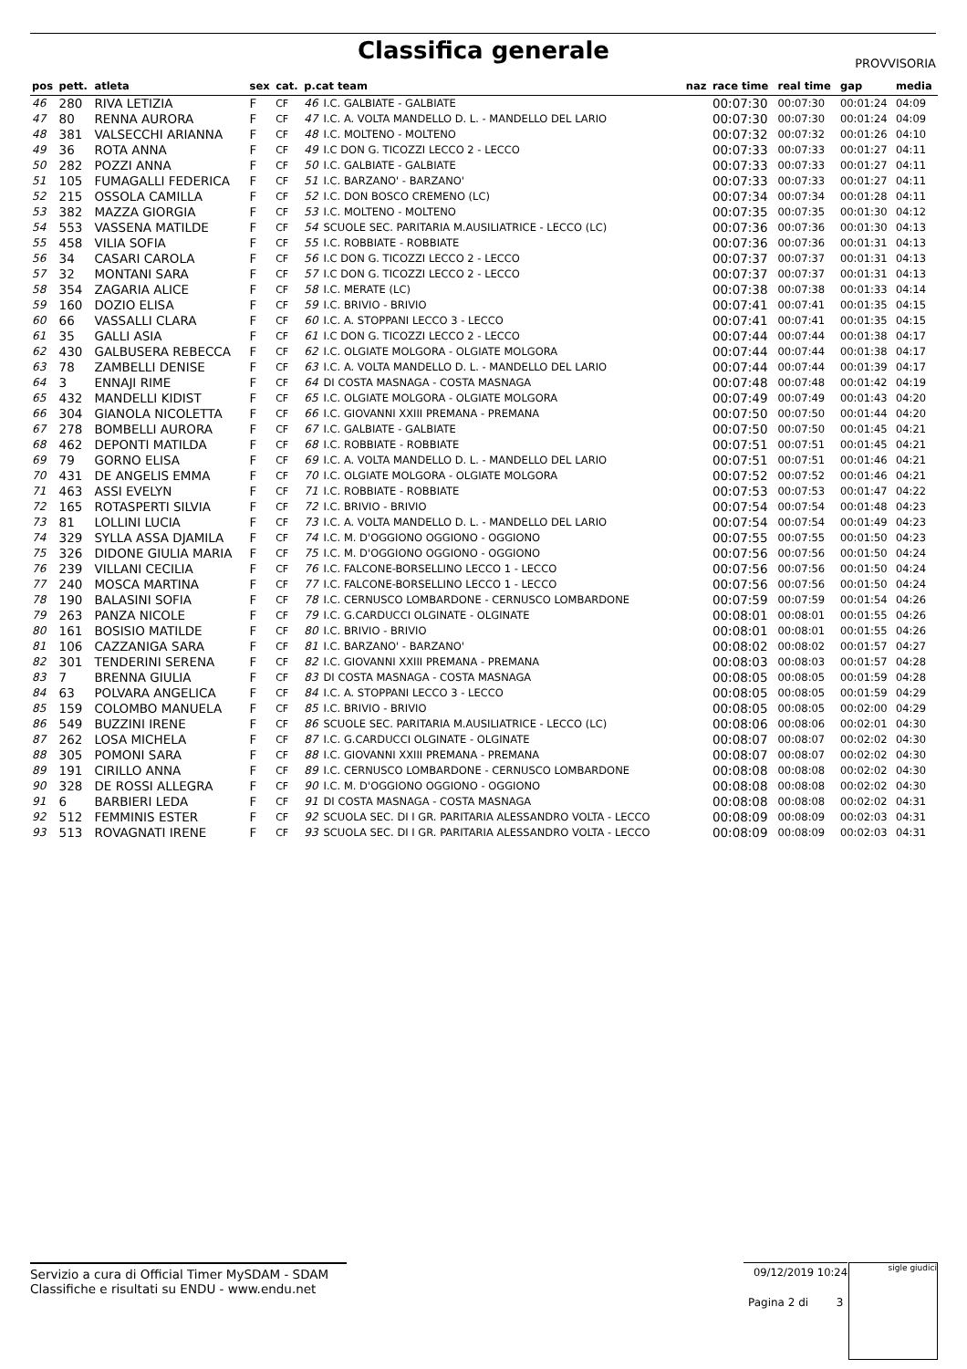Classifica generale
PROVVISORIA
| pos | pett. | atleta | sex | cat. | p.cat team | | naz | race time | real time | gap | media |
| --- | --- | --- | --- | --- | --- | --- | --- | --- | --- | --- | --- |
| 46 | 280 | RIVA LETIZIA | F | CF | 46 | I.C. GALBIATE - GALBIATE | | 00:07:30 | 00:07:30 | 00:01:24 | 04:09 |
| 47 | 80 | RENNA AURORA | F | CF | 47 | I.C. A. VOLTA MANDELLO D. L. - MANDELLO DEL LARIO | | 00:07:30 | 00:07:30 | 00:01:24 | 04:09 |
| 48 | 381 | VALSECCHI ARIANNA | F | CF | 48 | I.C. MOLTENO - MOLTENO | | 00:07:32 | 00:07:32 | 00:01:26 | 04:10 |
| 49 | 36 | ROTA ANNA | F | CF | 49 | I.C DON G. TICOZZI LECCO 2 - LECCO | | 00:07:33 | 00:07:33 | 00:01:27 | 04:11 |
| 50 | 282 | POZZI ANNA | F | CF | 50 | I.C. GALBIATE - GALBIATE | | 00:07:33 | 00:07:33 | 00:01:27 | 04:11 |
| 51 | 105 | FUMAGALLI FEDERICA | F | CF | 51 | I.C. BARZANO' - BARZANO' | | 00:07:33 | 00:07:33 | 00:01:27 | 04:11 |
| 52 | 215 | OSSOLA CAMILLA | F | CF | 52 | I.C. DON BOSCO CREMENO (LC) | | 00:07:34 | 00:07:34 | 00:01:28 | 04:11 |
| 53 | 382 | MAZZA GIORGIA | F | CF | 53 | I.C. MOLTENO - MOLTENO | | 00:07:35 | 00:07:35 | 00:01:30 | 04:12 |
| 54 | 553 | VASSENA MATILDE | F | CF | 54 | SCUOLE SEC. PARITARIA M.AUSILIATRICE - LECCO (LC) | | 00:07:36 | 00:07:36 | 00:01:30 | 04:13 |
| 55 | 458 | VILIA SOFIA | F | CF | 55 | I.C. ROBBIATE - ROBBIATE | | 00:07:36 | 00:07:36 | 00:01:31 | 04:13 |
| 56 | 34 | CASARI CAROLA | F | CF | 56 | I.C DON G. TICOZZI LECCO 2 - LECCO | | 00:07:37 | 00:07:37 | 00:01:31 | 04:13 |
| 57 | 32 | MONTANI SARA | F | CF | 57 | I.C DON G. TICOZZI LECCO 2 - LECCO | | 00:07:37 | 00:07:37 | 00:01:31 | 04:13 |
| 58 | 354 | ZAGARIA ALICE | F | CF | 58 | I.C. MERATE (LC) | | 00:07:38 | 00:07:38 | 00:01:33 | 04:14 |
| 59 | 160 | DOZIO ELISA | F | CF | 59 | I.C. BRIVIO - BRIVIO | | 00:07:41 | 00:07:41 | 00:01:35 | 04:15 |
| 60 | 66 | VASSALLI CLARA | F | CF | 60 | I.C. A. STOPPANI LECCO 3 - LECCO | | 00:07:41 | 00:07:41 | 00:01:35 | 04:15 |
| 61 | 35 | GALLI ASIA | F | CF | 61 | I.C DON G. TICOZZI LECCO 2 - LECCO | | 00:07:44 | 00:07:44 | 00:01:38 | 04:17 |
| 62 | 430 | GALBUSERA REBECCA | F | CF | 62 | I.C. OLGIATE MOLGORA - OLGIATE MOLGORA | | 00:07:44 | 00:07:44 | 00:01:38 | 04:17 |
| 63 | 78 | ZAMBELLI DENISE | F | CF | 63 | I.C. A. VOLTA MANDELLO D. L. - MANDELLO DEL LARIO | | 00:07:44 | 00:07:44 | 00:01:39 | 04:17 |
| 64 | 3 | ENNAJI RIME | F | CF | 64 | DI COSTA MASNAGA - COSTA MASNAGA | | 00:07:48 | 00:07:48 | 00:01:42 | 04:19 |
| 65 | 432 | MANDELLI KIDIST | F | CF | 65 | I.C. OLGIATE MOLGORA - OLGIATE MOLGORA | | 00:07:49 | 00:07:49 | 00:01:43 | 04:20 |
| 66 | 304 | GIANOLA NICOLETTA | F | CF | 66 | I.C. GIOVANNI XXIII PREMANA - PREMANA | | 00:07:50 | 00:07:50 | 00:01:44 | 04:20 |
| 67 | 278 | BOMBELLI AURORA | F | CF | 67 | I.C. GALBIATE - GALBIATE | | 00:07:50 | 00:07:50 | 00:01:45 | 04:21 |
| 68 | 462 | DEPONTI MATILDA | F | CF | 68 | I.C. ROBBIATE - ROBBIATE | | 00:07:51 | 00:07:51 | 00:01:45 | 04:21 |
| 69 | 79 | GORNO ELISA | F | CF | 69 | I.C. A. VOLTA MANDELLO D. L. - MANDELLO DEL LARIO | | 00:07:51 | 00:07:51 | 00:01:46 | 04:21 |
| 70 | 431 | DE ANGELIS EMMA | F | CF | 70 | I.C. OLGIATE MOLGORA - OLGIATE MOLGORA | | 00:07:52 | 00:07:52 | 00:01:46 | 04:21 |
| 71 | 463 | ASSI EVELYN | F | CF | 71 | I.C. ROBBIATE - ROBBIATE | | 00:07:53 | 00:07:53 | 00:01:47 | 04:22 |
| 72 | 165 | ROTASPERTI SILVIA | F | CF | 72 | I.C. BRIVIO - BRIVIO | | 00:07:54 | 00:07:54 | 00:01:48 | 04:23 |
| 73 | 81 | LOLLINI LUCIA | F | CF | 73 | I.C. A. VOLTA MANDELLO D. L. - MANDELLO DEL LARIO | | 00:07:54 | 00:07:54 | 00:01:49 | 04:23 |
| 74 | 329 | SYLLA ASSA DJAMILA | F | CF | 74 | I.C. M. D'OGGIONO OGGIONO - OGGIONO | | 00:07:55 | 00:07:55 | 00:01:50 | 04:23 |
| 75 | 326 | DIDONE GIULIA MARIA | F | CF | 75 | I.C. M. D'OGGIONO OGGIONO - OGGIONO | | 00:07:56 | 00:07:56 | 00:01:50 | 04:24 |
| 76 | 239 | VILLANI CECILIA | F | CF | 76 | I.C. FALCONE-BORSELLINO LECCO 1 - LECCO | | 00:07:56 | 00:07:56 | 00:01:50 | 04:24 |
| 77 | 240 | MOSCA MARTINA | F | CF | 77 | I.C. FALCONE-BORSELLINO LECCO 1 - LECCO | | 00:07:56 | 00:07:56 | 00:01:50 | 04:24 |
| 78 | 190 | BALASINI SOFIA | F | CF | 78 | I.C. CERNUSCO LOMBARDONE - CERNUSCO LOMBARDONE | | 00:07:59 | 00:07:59 | 00:01:54 | 04:26 |
| 79 | 263 | PANZA NICOLE | F | CF | 79 | I.C. G.CARDUCCI OLGINATE - OLGINATE | | 00:08:01 | 00:08:01 | 00:01:55 | 04:26 |
| 80 | 161 | BOSISIO MATILDE | F | CF | 80 | I.C. BRIVIO - BRIVIO | | 00:08:01 | 00:08:01 | 00:01:55 | 04:26 |
| 81 | 106 | CAZZANIGA SARA | F | CF | 81 | I.C. BARZANO' - BARZANO' | | 00:08:02 | 00:08:02 | 00:01:57 | 04:27 |
| 82 | 301 | TENDERINI SERENA | F | CF | 82 | I.C. GIOVANNI XXIII PREMANA - PREMANA | | 00:08:03 | 00:08:03 | 00:01:57 | 04:28 |
| 83 | 7 | BRENNA GIULIA | F | CF | 83 | DI COSTA MASNAGA - COSTA MASNAGA | | 00:08:05 | 00:08:05 | 00:01:59 | 04:28 |
| 84 | 63 | POLVARA ANGELICA | F | CF | 84 | I.C. A. STOPPANI LECCO 3 - LECCO | | 00:08:05 | 00:08:05 | 00:01:59 | 04:29 |
| 85 | 159 | COLOMBO MANUELA | F | CF | 85 | I.C. BRIVIO - BRIVIO | | 00:08:05 | 00:08:05 | 00:02:00 | 04:29 |
| 86 | 549 | BUZZINI IRENE | F | CF | 86 | SCUOLE SEC. PARITARIA M.AUSILIATRICE - LECCO (LC) | | 00:08:06 | 00:08:06 | 00:02:01 | 04:30 |
| 87 | 262 | LOSA MICHELA | F | CF | 87 | I.C. G.CARDUCCI OLGINATE - OLGINATE | | 00:08:07 | 00:08:07 | 00:02:02 | 04:30 |
| 88 | 305 | POMONI SARA | F | CF | 88 | I.C. GIOVANNI XXIII PREMANA - PREMANA | | 00:08:07 | 00:08:07 | 00:02:02 | 04:30 |
| 89 | 191 | CIRILLO ANNA | F | CF | 89 | I.C. CERNUSCO LOMBARDONE - CERNUSCO LOMBARDONE | | 00:08:08 | 00:08:08 | 00:02:02 | 04:30 |
| 90 | 328 | DE ROSSI ALLEGRA | F | CF | 90 | I.C. M. D'OGGIONO OGGIONO - OGGIONO | | 00:08:08 | 00:08:08 | 00:02:02 | 04:30 |
| 91 | 6 | BARBIERI LEDA | F | CF | 91 | DI COSTA MASNAGA - COSTA MASNAGA | | 00:08:08 | 00:08:08 | 00:02:02 | 04:31 |
| 92 | 512 | FEMMINIS ESTER | F | CF | 92 | SCUOLA SEC. DI I GR. PARITARIA ALESSANDRO VOLTA - LECCO | | 00:08:09 | 00:08:09 | 00:02:03 | 04:31 |
| 93 | 513 | ROVAGNATI IRENE | F | CF | 93 | SCUOLA SEC. DI I GR. PARITARIA ALESSANDRO VOLTA - LECCO | | 00:08:09 | 00:08:09 | 00:02:03 | 04:31 |
Servizio a cura di Official Timer MySDAM - SDAM
Classifiche e risultati su ENDU - www.endu.net
09/12/2019 10:24
Pagina 2 di 3
sigle giudici